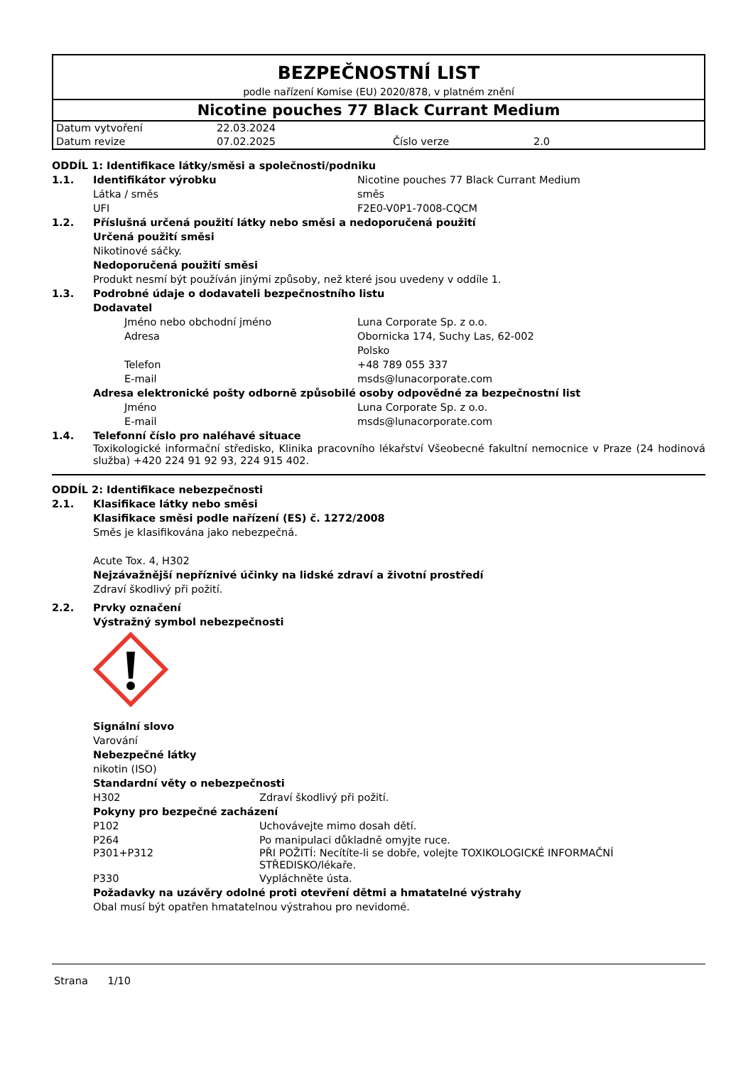BEZPEČNOSTNÍ LIST
podle nařízení Komise (EU) 2020/878, v platném znění
Nicotine pouches 77 Black Currant Medium
| Datum vytvoření | 22.03.2024 | | |
| Datum revize | 07.02.2025 | Číslo verze | 2.0 |
ODDÍL 1: Identifikace látky/směsi a společnosti/podniku
1.1. Identifikátor výrobku Nicotine pouches 77 Black Currant Medium
Látka / směs směs
UFI F2E0-V0P1-7008-CQCM
1.2. Příslušná určená použití látky nebo směsi a nedoporučená použití
Určená použití směsi
Nikotinové sáčky.
Nedoporučená použití směsi
Produkt nesmí být používán jinými způsoby, než které jsou uvedeny v oddíle 1.
1.3. Podrobné údaje o dodavateli bezpečnostního listu
Dodavatel
Jméno nebo obchodní jméno Luna Corporate Sp. z o.o.
Adresa Obornicka 174, Suchy Las, 62-002
Polsko
Telefon +48 789 055 337
E-mail msds@lunacorporate.com
Adresa elektronické pošty odborně způsobilé osoby odpovědné za bezpečnostní list
Jméno Luna Corporate Sp. z o.o.
E-mail msds@lunacorporate.com
1.4. Telefonní číslo pro naléhavé situace
Toxikologické informační středisko, Klinika pracovního lékařství Všeobecné fakultní nemocnice v Praze (24 hodinová služba) +420 224 91 92 93, 224 915 402.
ODDÍL 2: Identifikace nebezpečnosti
2.1. Klasifikace látky nebo směsi
Klasifikace směsi podle nařízení (ES) č. 1272/2008
Směs je klasifikována jako nebezpečná.
Acute Tox. 4, H302
Nejzávažnější nepříznivé účinky na lidské zdraví a životní prostředí
Zdraví škodlivý při požití.
2.2. Prvky označení
Výstražný symbol nebezpečnosti
Signální slovo
Varování
Nebezpečné látky
nikotin (ISO)
Standardní věty o nebezpečnosti
H302 Zdraví škodlivý při požití.
Pokyny pro bezpečné zacházení
P102 Uchovávejte mimo dosah dětí.
P264 Po manipulaci důkladně omyjte ruce.
P301+P312 PŘI POŽITÍ: Necítíte-li se dobře, volejte TOXIKOLOGICKÉ INFORMAČNÍ STŘEDISKO/lékaře.
P330 Vypláchněte ústa.
Požadavky na uzávěry odolné proti otevření dětmi a hmatatelné výstrahy
Obal musí být opatřen hmatatelnou výstrahou pro nevidomé.
Strana 1/10